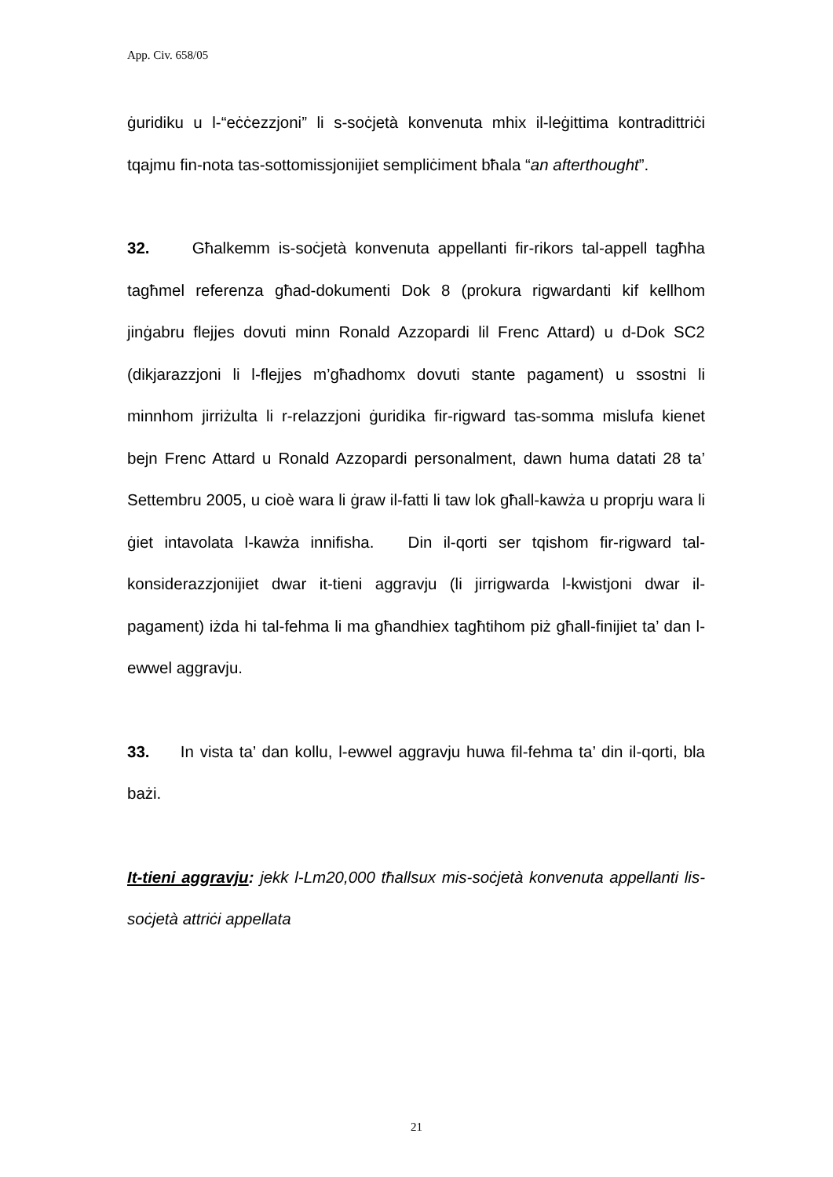App. Civ. 658/05
ġuridiku u l-“eċċezzjoni” li s-soċjetà konvenuta mhix il-leġittima kontradittriċi tqajmu fin-nota tas-sottomissjonijiet sempliċiment bħala “an afterthought”.
32. Għalkemm is-soċjetà konvenuta appellanti fir-rikors tal-appell tagħha tagħmel referenza għad-dokumenti Dok 8 (prokura rigwardanti kif kellhom jinġabru flejjes dovuti minn Ronald Azzopardi lil Frenc Attard) u d-Dok SC2 (dikjarazzjoni li l-flejjes m’għadhomx dovuti stante pagament) u ssostni li minnhom jirriżulta li r-relazzjoni ġuridika fir-rigward tas-somma mislufa kienet bejn Frenc Attard u Ronald Azzopardi personalment, dawn huma datati 28 ta’ Settembru 2005, u cioè wara li ġraw il-fatti li taw lok għall-kawża u proprju wara li ġiet intavolata l-kawża innifisha. Din il-qorti ser tqishom fir-rigward tal-konsiderazzjonijiet dwar it-tieni aggravju (li jirrigwarda l-kwistjoni dwar il-pagament) iżda hi tal-fehma li ma għandhiex tagħtihom piż għall-finijiet ta’ dan l-ewwel aggravju.
33. In vista ta’ dan kollu, l-ewwel aggravju huwa fil-fehma ta’ din il-qorti, bla bażi.
It-tieni aggravju: jekk l-Lm20,000 tħallsux mis-soċjetà konvenuta appellanti lis-soċjetà attriċi appellata
21